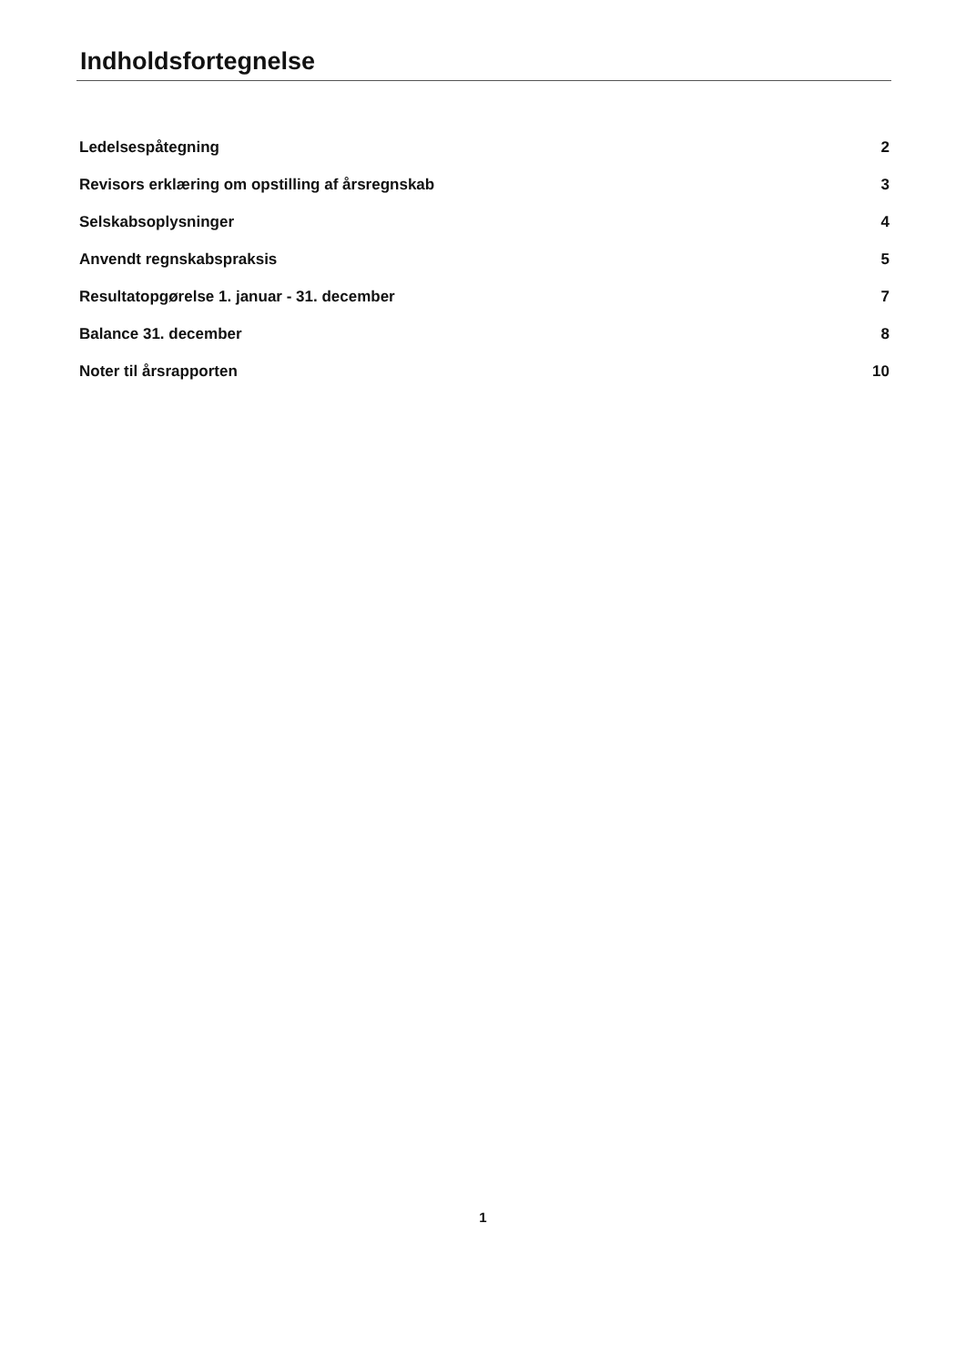Indholdsfortegnelse
Ledelsespåtegning 2
Revisors erklæring om opstilling af årsregnskab 3
Selskabsoplysninger 4
Anvendt regnskabspraksis 5
Resultatopgørelse 1. januar - 31. december 7
Balance 31. december 8
Noter til årsrapporten 10
1